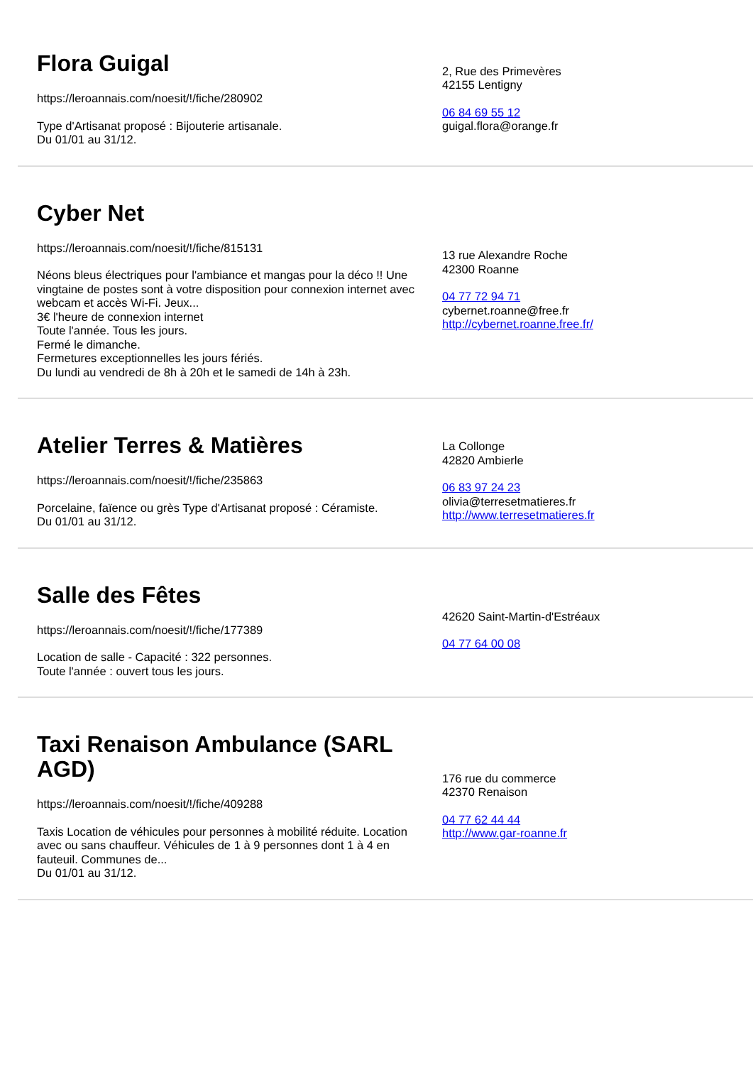Flora Guigal
https://leroannais.com/noesit/!/fiche/280902
Type d'Artisanat proposé : Bijouterie artisanale.
Du 01/01 au 31/12.
2, Rue des Primevères
42155 Lentigny
06 84 69 55 12
guigal.flora@orange.fr
Cyber Net
https://leroannais.com/noesit/!/fiche/815131
Néons bleus électriques pour l'ambiance et mangas pour la déco !! Une vingtaine de postes sont à votre disposition pour connexion internet avec webcam et accès Wi-Fi. Jeux...
3€ l'heure de connexion internet
Toute l'année. Tous les jours.
Fermé le dimanche.
Fermetures exceptionnelles les jours fériés.
Du lundi au vendredi de 8h à 20h et le samedi de 14h à 23h.
13 rue Alexandre Roche
42300 Roanne
04 77 72 94 71
cybernet.roanne@free.fr
http://cybernet.roanne.free.fr/
Atelier Terres & Matières
https://leroannais.com/noesit/!/fiche/235863
Porcelaine, faïence ou grès Type d'Artisanat proposé : Céramiste.
Du 01/01 au 31/12.
La Collonge
42820 Ambierle
06 83 97 24 23
olivia@terresetmatieres.fr
http://www.terresetmatieres.fr
Salle des Fêtes
https://leroannais.com/noesit/!/fiche/177389
Location de salle - Capacité : 322 personnes.
Toute l'année : ouvert tous les jours.
42620 Saint-Martin-d'Estréaux
04 77 64 00 08
Taxi Renaison Ambulance (SARL AGD)
https://leroannais.com/noesit/!/fiche/409288
Taxis Location de véhicules pour personnes à mobilité réduite. Location avec ou sans chauffeur. Véhicules de 1 à 9 personnes dont 1 à 4 en fauteuil. Communes de...
Du 01/01 au 31/12.
176 rue du commerce
42370 Renaison
04 77 62 44 44
http://www.gar-roanne.fr